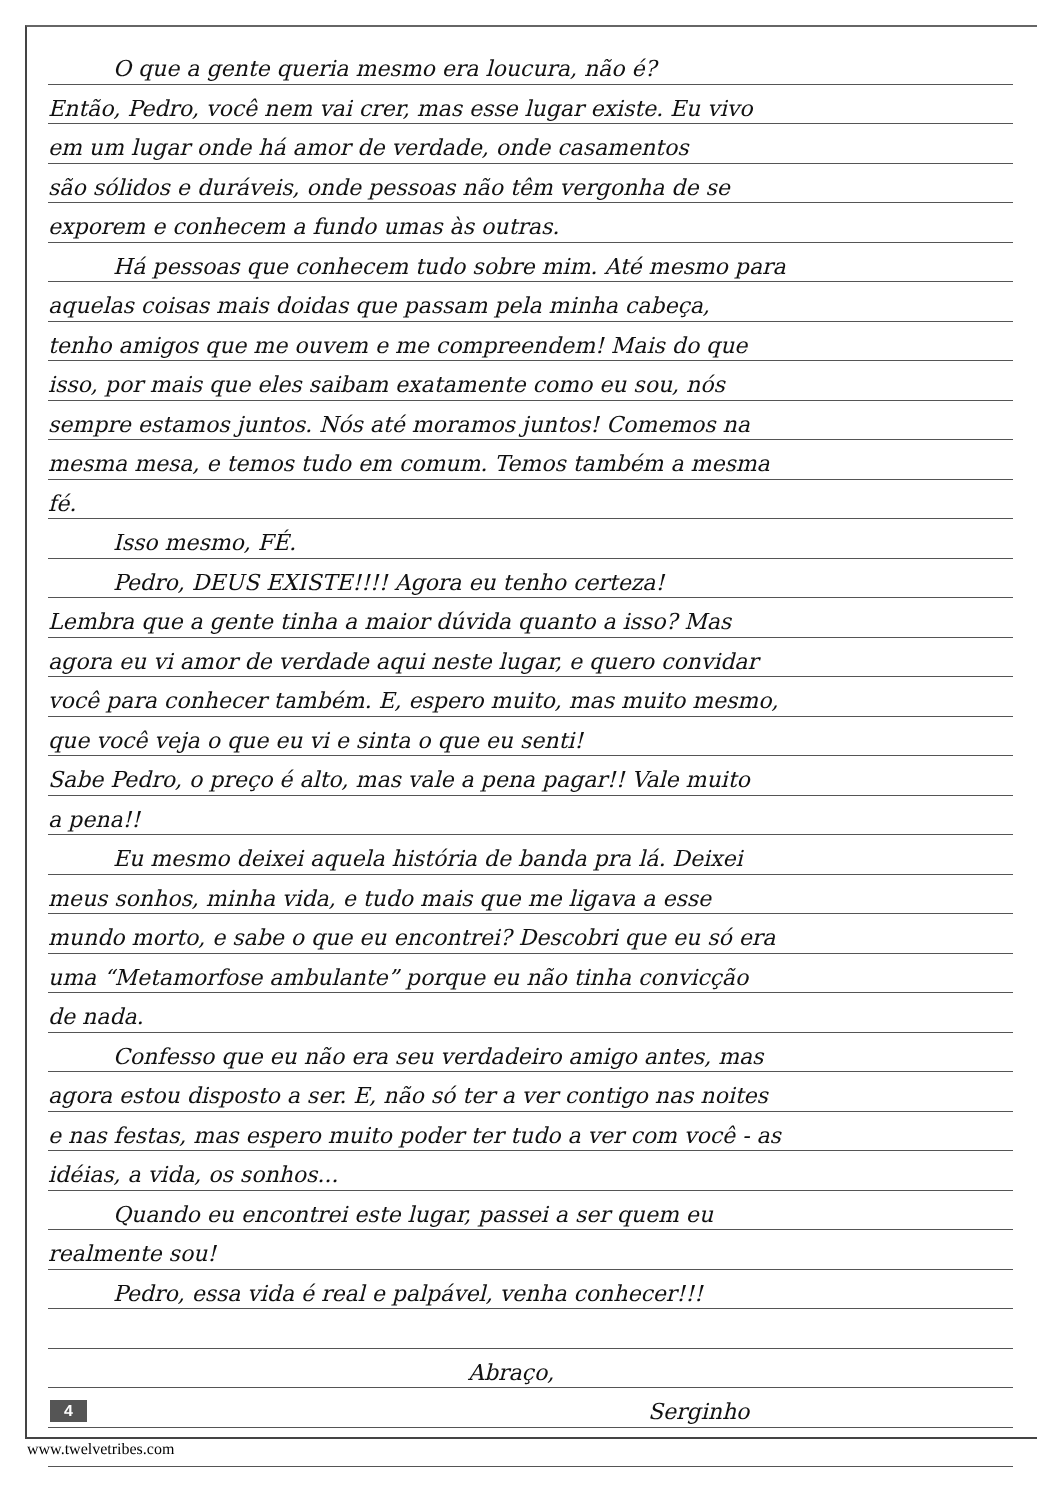O que a gente queria mesmo era loucura, não é?
Então, Pedro, você nem vai crer, mas esse lugar existe. Eu vivo
em um lugar onde há amor de verdade, onde casamentos
são sólidos e duráveis, onde pessoas não têm vergonha de se
exporem e conhecem a fundo umas às outras.
Há pessoas que conhecem tudo sobre mim. Até mesmo para
aquelas coisas mais doidas que passam pela minha cabeça,
tenho amigos que me ouvem e me compreendem! Mais do que
isso, por mais que eles saibam exatamente como eu sou, nós
sempre estamos juntos. Nós até moramos juntos! Comemos na
mesma mesa, e temos tudo em comum. Temos também a mesma
fé.
Isso mesmo, FÉ.
Pedro, DEUS EXISTE!!!! Agora eu tenho certeza!
Lembra que a gente tinha a maior dúvida quanto a isso? Mas
agora eu vi amor de verdade aqui neste lugar, e quero convidar
você para conhecer também. E, espero muito, mas muito mesmo,
que você veja o que eu vi e sinta o que eu senti!
Sabe Pedro, o preço é alto, mas vale a pena pagar!! Vale muito
a pena!!
Eu mesmo deixei aquela história de banda pra lá. Deixei
meus sonhos, minha vida, e tudo mais que me ligava a esse
mundo morto, e sabe o que eu encontrei? Descobri que eu só era
uma “Metamorfose ambulante” porque eu não tinha convicção
de nada.
Confesso que eu não era seu verdadeiro amigo antes, mas
agora estou disposto a ser. E, não só ter a ver contigo nas noites
e nas festas, mas espero muito poder ter tudo a ver com você - as
idéias, a vida, os sonhos...
Quando eu encontrei este lugar, passei a ser quem eu
realmente sou!
Pedro, essa vida é real e palpável, venha conhecer!!!
Abraço,
Serginho
4
www.twelvetribes.com